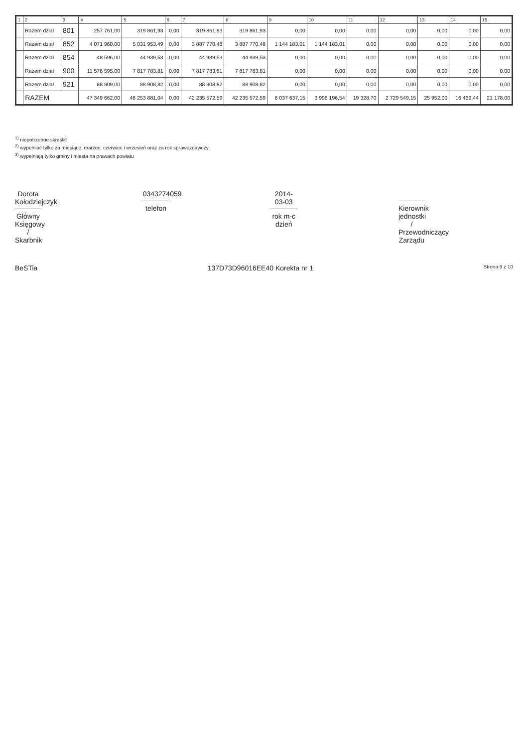| 1 | 2 | 3 | 4 | 5 | 6 | 7 | 8 | 9 | 10 | 11 | 12 | 13 | 14 | 15 |
| --- | --- | --- | --- | --- | --- | --- | --- | --- | --- | --- | --- | --- | --- | --- |
| | Razem dział | 801 | 257 761,00 | 319 861,93 | 0,00 | 319 861,93 | 319 861,93 | 0,00 | 0,00 | 0,00 | 0,00 | 0,00 | 0,00 | 0,00 |
| | Razem dział | 852 | 4 071 960,00 | 5 031 953,49 | 0,00 | 3 887 770,48 | 3 887 770,48 | 1 144 183,01 | 1 144 183,01 | 0,00 | 0,00 | 0,00 | 0,00 | 0,00 |
| | Razem dział | 854 | 48 596,00 | 44 939,53 | 0,00 | 44 939,53 | 44 939,53 | 0,00 | 0,00 | 0,00 | 0,00 | 0,00 | 0,00 | 0,00 |
| | Razem dział | 900 | 11 576 595,00 | 7 817 783,81 | 0,00 | 7 817 783,81 | 7 817 783,81 | 0,00 | 0,00 | 0,00 | 0,00 | 0,00 | 0,00 | 0,00 |
| | Razem dział | 921 | 88 909,00 | 88 908,82 | 0,00 | 88 908,82 | 88 908,82 | 0,00 | 0,00 | 0,00 | 0,00 | 0,00 | 0,00 | 0,00 |
| | RAZEM | | 47 349 662,00 | 48 253 881,04 | 0,00 | 42 235 572,59 | 42 235 572,59 | 6 037 637,15 | 3 996 196,54 | 19 328,70 | 2 729 549,15 | 25 952,00 | 16 469,44 | 21 178,00 |
<sup>1)</sup> niepotrzebne skreślić
<sup>2)</sup> wypełniać tylko za miesiące: marzec, czerwiec i wrzesień oraz za rok sprawozdawczy
<sup>3)</sup> wypełniają tylko gminy i miasta na prawach powiatu
Dorota Kołodziejczyk
Główny Księgowy / Skarbnik
0343274059
telefon
2014-03-03
rok m-c dzień
Kierownik jednostki / Przewodniczący Zarządu
BeSTia 137D73D96016EE40 Korekta nr 1 Strona 9 z 10